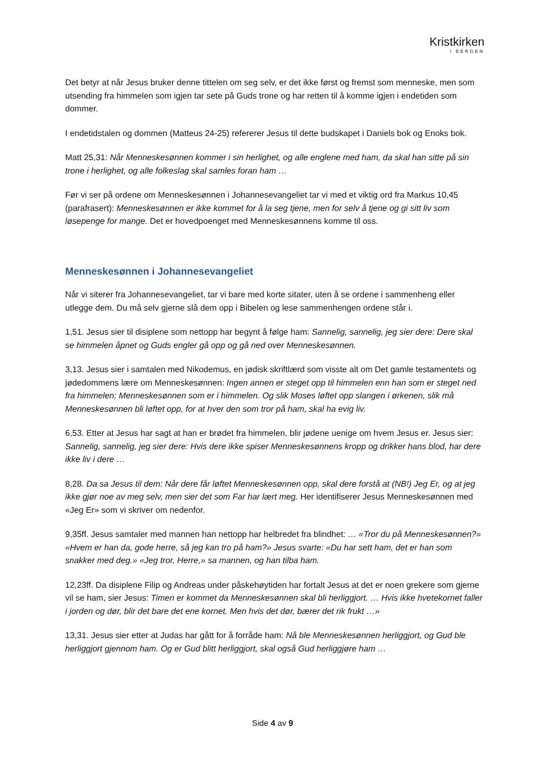Kristkirken
I BERGEN
Det betyr at når Jesus bruker denne tittelen om seg selv, er det ikke først og fremst som menneske, men som utsending fra himmelen som igjen tar sete på Guds trone og har retten til å komme igjen i endetiden som dommer.
I endetidstalen og dommen (Matteus 24-25) refererer Jesus til dette budskapet i Daniels bok og Enoks bok.
Matt 25,31: Når Menneskesønnen kommer i sin herlighet, og alle englene med ham, da skal han sitte på sin trone i herlighet, og alle folkeslag skal samles foran ham …
Før vi ser på ordene om Menneskesønnen i Johannesevangeliet tar vi med et viktig ord fra Markus 10,45 (parafrasert): Menneskesønnen er ikke kommet for å la seg tjene, men for selv å tjene og gi sitt liv som løsepenge for mange. Det er hovedpoenget med Menneskesønnens komme til oss.
Menneskesønnen i Johannesevangeliet
Når vi siterer fra Johannesevangeliet, tar vi bare med korte sitater, uten å se ordene i sammenheng eller utlegge dem. Du må selv gjerne slå dem opp i Bibelen og lese sammenhengen ordene står i.
1,51. Jesus sier til disiplene som nettopp har begynt å følge ham: Sannelig, sannelig, jeg sier dere: Dere skal se himmelen åpnet og Guds engler gå opp og gå ned over Menneskesønnen.
3,13. Jesus sier i samtalen med Nikodemus, en jødisk skriftlærd som visste alt om Det gamle testamentets og jødedommens lære om Menneskesønnen: Ingen annen er steget opp til himmelen enn han som er steget ned fra himmelen; Menneskesønnen som er i himmelen. Og slik Moses løftet opp slangen i ørkenen, slik må Menneskesønnen bli løftet opp, for at hver den som tror på ham, skal ha evig liv.
6,53. Etter at Jesus har sagt at han er brødet fra himmelen, blir jødene uenige om hvem Jesus er. Jesus sier: Sannelig, sannelig, jeg sier dere: Hvis dere ikke spiser Menneskesønnens kropp og drikker hans blod, har dere ikke liv i dere …
8,28. Da sa Jesus til dem: Når dere får løftet Menneskesønnen opp, skal dere forstå at (NB!) Jeg Er, og at jeg ikke gjør noe av meg selv, men sier det som Far har lært meg. Her identifiserer Jesus Menneskesønnen med «Jeg Er» som vi skriver om nedenfor.
9,35ff. Jesus samtaler med mannen han nettopp har helbredet fra blindhet: … «Tror du på Menneskesønnen?» «Hvem er han da, gode herre, så jeg kan tro på ham?» Jesus svarte: «Du har sett ham, det er han som snakker med deg.» «Jeg tror, Herre,» sa mannen, og han tilba ham.
12,23ff. Da disiplene Filip og Andreas under påskehøytiden har fortalt Jesus at det er noen grekere som gjerne vil se ham, sier Jesus: Timen er kommet da Menneskesønnen skal bli herliggjort. … Hvis ikke hvetekornet faller i jorden og dør, blir det bare det ene kornet. Men hvis det dør, bærer det rik frukt …»
13,31. Jesus sier etter at Judas har gått for å forråde ham: Nå ble Menneskesønnen herliggjort, og Gud ble herliggjort gjennom ham. Og er Gud blitt herliggjort, skal også Gud herliggjøre ham …
Side 4 av 9